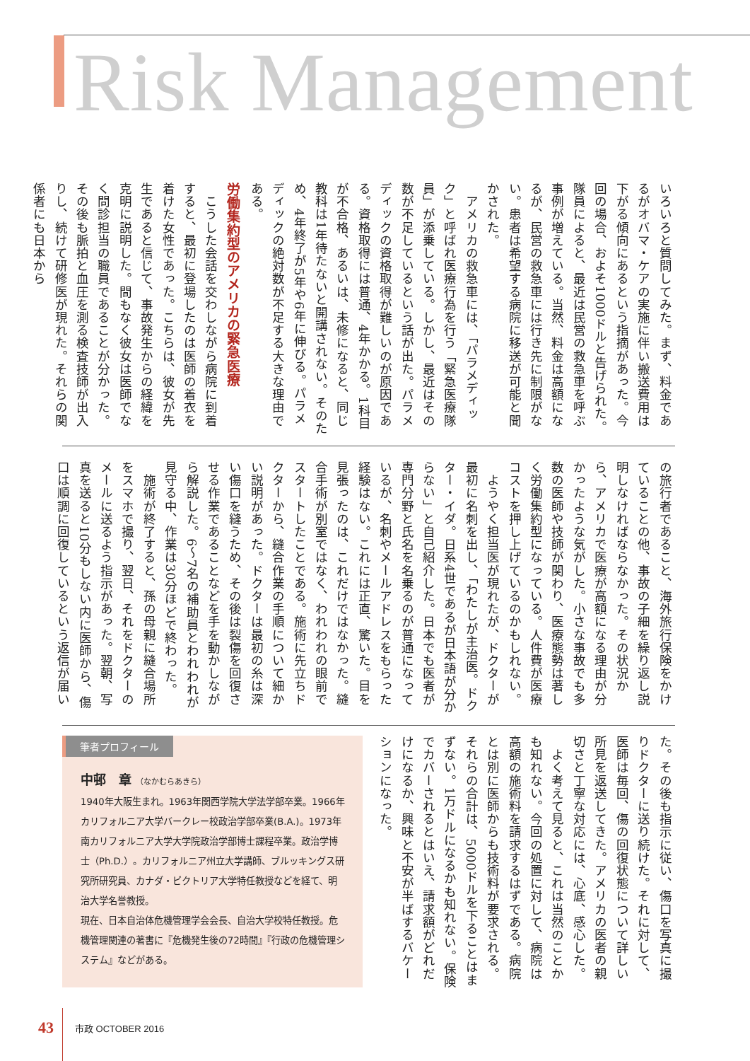Risk Management
いろいろと質問してみた。まず、料金であるがオバマ・ケアの実施に伴い搬送費用は下がる傾向にあるという指摘があった。今回の場合、およそ1000ドルと告げられた。隊員によると、最近は民営の救急車を呼ぶ事例が増えている。当然、料金は高額になるが、民営の救急車には行き先に制限がない。患者は希望する病院に移送が可能と聞かされた。
　アメリカの救急車には、「パラメディック」と呼ばれ医療行為を行う「緊急医療隊員」が添乗している。しかし、最近はその数が不足しているという話が出た。パラメディックの資格取得が難しいのが原因である。資格取得には普通、4年かかる。1科目が不合格、あるいは、未修になると、同じ教科は1年待たないと開講されない。そのため、4年終了が5年や6年に伸びる。パラメディックの絶対数が不足する大きな理由である。
労働集約型のアメリカの緊急医療
　こうした会話を交わしながら病院に到着すると、最初に登場したのは医師の着衣を着けた女性であった。こちらは、彼女が先生であると信じて、事故発生からの経緯を克明に説明した。間もなく彼女は医師でなく問診担当の職員であることが分かった。その後も脈拍と血圧を測る検査技師が出入りし、続けて研修医が現れた。それらの関係者にも日本から
の旅行者であること、海外旅行保険をかけていることの他、事故の子細を繰り返し説明しなければならなかった。その状況から、アメリカで医療が高額になる理由が分かったような気がした。小さな事故でも多数の医師や技師が関わり、医療態勢は著しく労働集約型になっている。人件費が医療コストを押し上げているのかもしれない。
　ようやく担当医が現れたが、ドクターが最初に名刺を出し、「わたしが主治医。ドクター・イダ。日系4世であるが日本語が分からない」と自己紹介した。日本でも医者が専門分野と氏名を名乗るのが普通になっているが、名刺やメールアドレスをもらった経験はない。これには正直、驚いた。目を見張ったのは、これだけではなかった。縫合手術が別室ではなく、われわれの眼前でスタートしたことである。施術に先立ちドクターから、縫合作業の手順について細かい説明があった。ドクターは最初の糸は深い傷口を縫うため、その後は裂傷を回復させる作業であることなどを手を動かしながら解説した。6～7名の補助員とわれわれが見守る中、作業は30分ほどで終わった。
　施術が終了すると、孫の母親に縫合場所をスマホで撮り、翌日、それをドクターのメールに送るよう指示があった。翌朝、写真を送ると10分もしない内に医師から、傷口は順調に回復しているという返信が届い
た。その後も指示に従い、傷口を写真に撮りドクターに送り続けた。それに対して、医師は毎回、傷の回復状態について詳しい所見を返送してきた。アメリカの医者の親切さと丁寧な対応には、心底、感心した。
　よく考えて見ると、これは当然のことかも知れない。今回の処置に対して、病院は高額の施術料を請求するはずである。病院とは別に医師からも技術料が要求される。それらの合計は、5000ドルを下ることはまずない。1万ドルになるかも知れない。保険でカバーされるとはいえ、請求額がどれだけになるか、興味と不安が半ばするバケーションになった。
筆者プロフィール
中邨　章 （なかむらあきら）
1940年大阪生まれ。1963年関西学院大学法学部卒業。1966年カリフォルニア大学バークレー校政治学部卒業(B.A.)。1973年南カリフォルニア大学大学院政治学部博士課程卒業。政治学博士（Ph.D.）。カリフォルニア州立大学講師、ブルッキングス研究所研究員、カナダ・ビクトリア大学特任教授などを経て、明治大学名誉教授。
現在、日本自治体危機管理学会会長、自治大学校特任教授。危機管理関連の著書に『危機発生後の72時間』『行政の危機管理システム』などがある。
43 市政 OCTOBER 2016